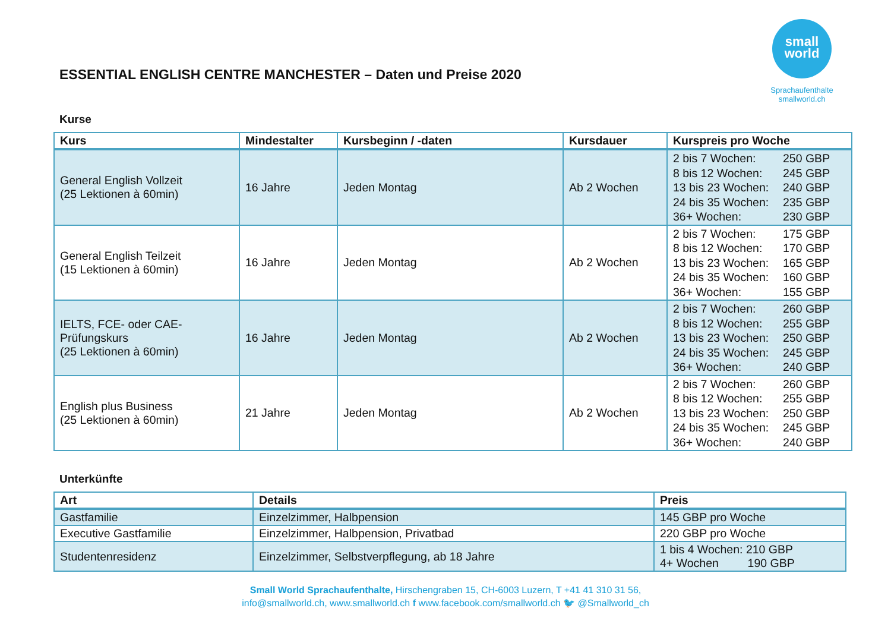small
world
Sprachaufenthalte
smallworld.ch
ESSENTIAL ENGLISH CENTRE MANCHESTER – Daten und Preise 2020
Kurse
| Kurs | Mindestalter | Kursbeginn / -daten | Kursdauer | Kurspreis pro Woche |
| --- | --- | --- | --- | --- |
| General English Vollzeit (25 Lektionen à 60min) | 16 Jahre | Jeden Montag | Ab 2 Wochen | 2 bis 7 Wochen: 250 GBP 8 bis 12 Wochen: 245 GBP 13 bis 23 Wochen: 240 GBP 24 bis 35 Wochen: 235 GBP 36+ Wochen: 230 GBP |
| General English Teilzeit (15 Lektionen à 60min) | 16 Jahre | Jeden Montag | Ab 2 Wochen | 2 bis 7 Wochen: 175 GBP 8 bis 12 Wochen: 170 GBP 13 bis 23 Wochen: 165 GBP 24 bis 35 Wochen: 160 GBP 36+ Wochen: 155 GBP |
| IELTS, FCE- oder CAE-Prüfungskurs (25 Lektionen à 60min) | 16 Jahre | Jeden Montag | Ab 2 Wochen | 2 bis 7 Wochen: 260 GBP 8 bis 12 Wochen: 255 GBP 13 bis 23 Wochen: 250 GBP 24 bis 35 Wochen: 245 GBP 36+ Wochen: 240 GBP |
| English plus Business (25 Lektionen à 60min) | 21 Jahre | Jeden Montag | Ab 2 Wochen | 2 bis 7 Wochen: 260 GBP 8 bis 12 Wochen: 255 GBP 13 bis 23 Wochen: 250 GBP 24 bis 35 Wochen: 245 GBP 36+ Wochen: 240 GBP |
Unterkünfte
| Art | Details | Preis |
| --- | --- | --- |
| Gastfamilie | Einzelzimmer, Halbpension | 145 GBP pro Woche |
| Executive Gastfamilie | Einzelzimmer, Halbpension, Privatbad | 220 GBP pro Woche |
| Studentenresidenz | Einzelzimmer, Selbstverpflegung, ab 18 Jahre | 1 bis 4 Wochen: 210 GBP 4+ Wochen 190 GBP |
Small World Sprachaufenthalte, Hirschengraben 15, CH-6003 Luzern, T +41 41 310 31 56,
info@smallworld.ch, www.smallworld.ch f www.facebook.com/smallworld.ch 🐦 @Smallworld_ch